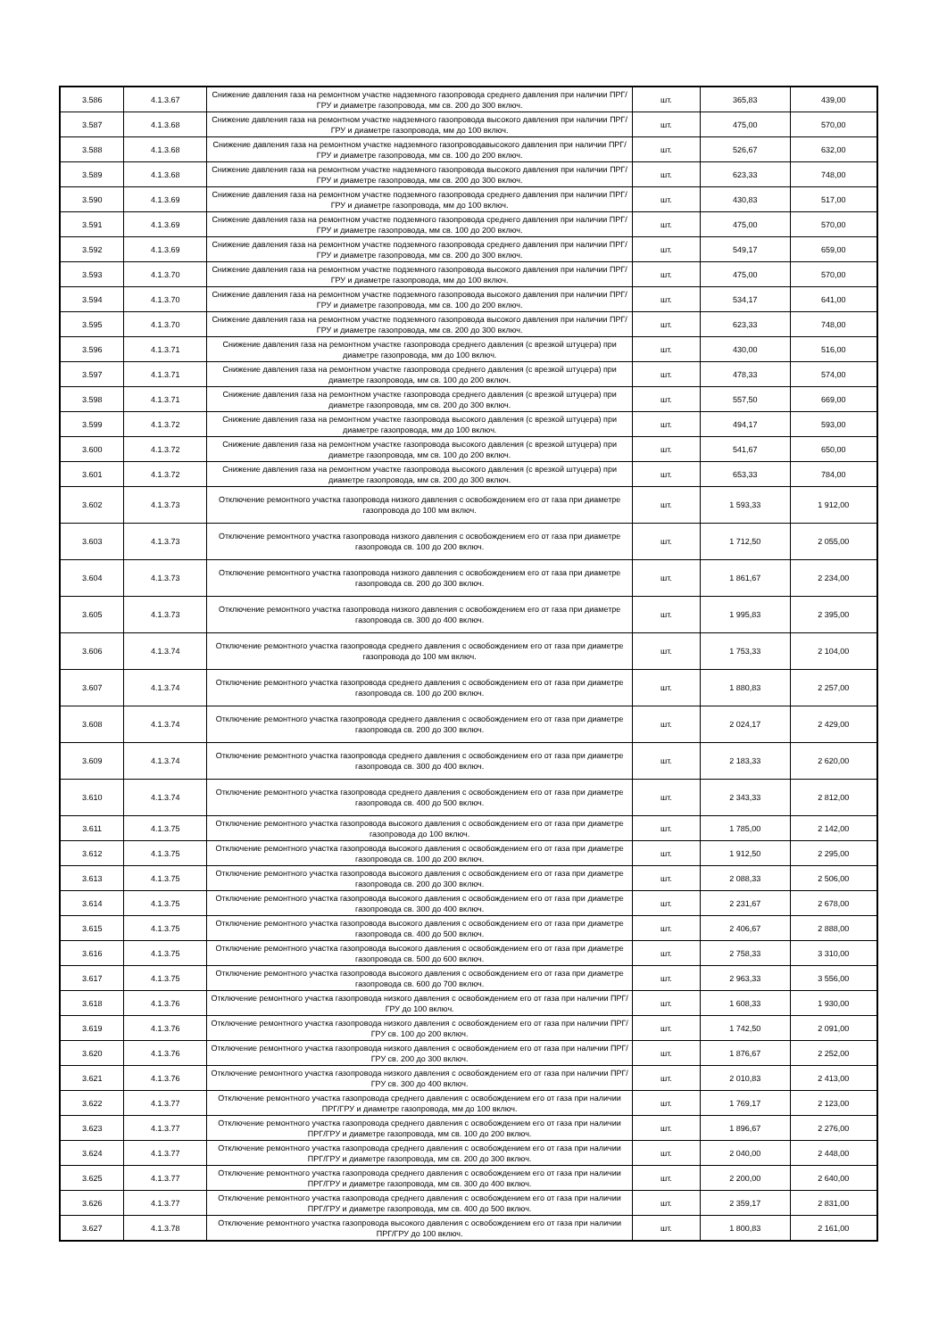| 3.586 | 4.1.3.67 | Снижение давления газа на ремонтном участке надземного газопровода среднего давления при наличии ПРГ/ГРУ и диаметре газопровода, мм св. 200 до 300 включ. | шт. | 365,83 | 439,00 |
| 3.587 | 4.1.3.68 | Снижение давления газа на ремонтном участке надземного газопровода высокого давления при наличии ПРГ/ГРУ и диаметре газопровода, мм до 100 включ. | шт. | 475,00 | 570,00 |
| 3.588 | 4.1.3.68 | Снижение давления газа на ремонтном участке надземного газопроводавысокого давления при наличии ПРГ/ГРУ и диаметре газопровода, мм св. 100 до 200 включ. | шт. | 526,67 | 632,00 |
| 3.589 | 4.1.3.68 | Снижение давления газа на ремонтном участке надземного газопровода высокого давления при наличии ПРГ/ГРУ и диаметре газопровода, мм св. 200 до 300 включ. | шт. | 623,33 | 748,00 |
| 3.590 | 4.1.3.69 | Снижение давления газа на ремонтном участке подземного газопровода среднего давления при наличии ПРГ/ГРУ и диаметре газопровода, мм до 100 включ. | шт. | 430,83 | 517,00 |
| 3.591 | 4.1.3.69 | Снижение давления газа на ремонтном участке подземного газопровода среднего давления при наличии ПРГ/ГРУ и диаметре газопровода, мм св. 100 до 200 включ. | шт. | 475,00 | 570,00 |
| 3.592 | 4.1.3.69 | Снижение давления газа на ремонтном участке подземного газопровода среднего давления при наличии ПРГ/ГРУ и диаметре газопровода, мм св. 200 до 300 включ. | шт. | 549,17 | 659,00 |
| 3.593 | 4.1.3.70 | Снижение давления газа на ремонтном участке подземного газопровода высокого давления при наличии ПРГ/ГРУ и диаметре газопровода, мм до 100 включ. | шт. | 475,00 | 570,00 |
| 3.594 | 4.1.3.70 | Снижение давления газа на ремонтном участке подземного газопровода высокого давления при наличии ПРГ/ГРУ и диаметре газопровода, мм св. 100 до 200 включ. | шт. | 534,17 | 641,00 |
| 3.595 | 4.1.3.70 | Снижение давления газа на ремонтном участке подземного газопровода высокого давления при наличии ПРГ/ГРУ и диаметре газопровода, мм св. 200 до 300 включ. | шт. | 623,33 | 748,00 |
| 3.596 | 4.1.3.71 | Снижение давления газа на ремонтном участке газопровода среднего давления (с врезкой штуцера) при диаметре газопровода, мм до 100 включ. | шт. | 430,00 | 516,00 |
| 3.597 | 4.1.3.71 | Снижение давления газа на ремонтном участке газопровода среднего давления (с врезкой штуцера) при диаметре газопровода, мм св. 100 до 200 включ. | шт. | 478,33 | 574,00 |
| 3.598 | 4.1.3.71 | Снижение давления газа на ремонтном участке газопровода среднего давления (с врезкой штуцера) при диаметре газопровода, мм св. 200 до 300 включ. | шт. | 557,50 | 669,00 |
| 3.599 | 4.1.3.72 | Снижение давления газа на ремонтном участке газопровода высокого давления (с врезкой штуцера) при диаметре газопровода, мм до 100 включ. | шт. | 494,17 | 593,00 |
| 3.600 | 4.1.3.72 | Снижение давления газа на ремонтном участке газопровода высокого давления (с врезкой штуцера) при диаметре газопровода, мм св. 100 до 200 включ. | шт. | 541,67 | 650,00 |
| 3.601 | 4.1.3.72 | Снижение давления газа на ремонтном участке газопровода высокого давления (с врезкой штуцера) при диаметре газопровода, мм св. 200 до 300 включ. | шт. | 653,33 | 784,00 |
| 3.602 | 4.1.3.73 | Отключение ремонтного участка газопровода низкого давления с освобождением его от газа при диаметре газопровода до 100 мм включ. | шт. | 1 593,33 | 1 912,00 |
| 3.603 | 4.1.3.73 | Отключение ремонтного участка газопровода низкого давления с освобождением его от газа при диаметре газопровода св. 100 до 200 включ. | шт. | 1 712,50 | 2 055,00 |
| 3.604 | 4.1.3.73 | Отключение ремонтного участка газопровода низкого давления с освобождением его от газа при диаметре газопровода св. 200 до 300 включ. | шт. | 1 861,67 | 2 234,00 |
| 3.605 | 4.1.3.73 | Отключение ремонтного участка газопровода низкого давления с освобождением его от газа при диаметре газопровода св. 300 до 400 включ. | шт. | 1 995,83 | 2 395,00 |
| 3.606 | 4.1.3.74 | Отключение ремонтного участка газопровода среднего давления с освобождением его от газа при диаметре газопровода до 100 мм включ. | шт. | 1 753,33 | 2 104,00 |
| 3.607 | 4.1.3.74 | Отключение ремонтного участка газопровода среднего давления с освобождением его от газа при диаметре газопровода св. 100 до 200 включ. | шт. | 1 880,83 | 2 257,00 |
| 3.608 | 4.1.3.74 | Отключение ремонтного участка газопровода среднего давления с освобождением его от газа при диаметре газопровода св. 200 до 300 включ. | шт. | 2 024,17 | 2 429,00 |
| 3.609 | 4.1.3.74 | Отключение ремонтного участка газопровода среднего давления с освобождением его от газа при диаметре газопровода св. 300 до 400 включ. | шт. | 2 183,33 | 2 620,00 |
| 3.610 | 4.1.3.74 | Отключение ремонтного участка газопровода среднего давления с освобождением его от газа при диаметре газопровода св. 400 до 500 включ. | шт. | 2 343,33 | 2 812,00 |
| 3.611 | 4.1.3.75 | Отключение ремонтного участка газопровода высокого давления с освобождением его от газа при диаметре газопровода до 100 включ. | шт. | 1 785,00 | 2 142,00 |
| 3.612 | 4.1.3.75 | Отключение ремонтного участка газопровода высокого давления с освобождением его от газа при диаметре газопровода св. 100 до 200 включ. | шт. | 1 912,50 | 2 295,00 |
| 3.613 | 4.1.3.75 | Отключение ремонтного участка газопровода высокого давления с освобождением его от газа при диаметре газопровода св. 200 до 300 включ. | шт. | 2 088,33 | 2 506,00 |
| 3.614 | 4.1.3.75 | Отключение ремонтного участка газопровода высокого давления с освобождением его от газа при диаметре газопровода св. 300 до 400 включ. | шт. | 2 231,67 | 2 678,00 |
| 3.615 | 4.1.3.75 | Отключение ремонтного участка газопровода высокого давления с освобождением его от газа при диаметре газопровода св. 400 до 500 включ. | шт. | 2 406,67 | 2 888,00 |
| 3.616 | 4.1.3.75 | Отключение ремонтного участка газопровода высокого давления с освобождением его от газа при диаметре газопровода св. 500 до 600 включ. | шт. | 2 758,33 | 3 310,00 |
| 3.617 | 4.1.3.75 | Отключение ремонтного участка газопровода высокого давления с освобождением его от газа при диаметре газопровода св. 600 до 700 включ. | шт. | 2 963,33 | 3 556,00 |
| 3.618 | 4.1.3.76 | Отключение ремонтного участка газопровода низкого давления с освобождением его от газа при наличии ПРГ/ГРУ до 100 включ. | шт. | 1 608,33 | 1 930,00 |
| 3.619 | 4.1.3.76 | Отключение ремонтного участка газопровода низкого давления с освобождением его от газа при наличии ПРГ/ГРУ св. 100 до 200 включ. | шт. | 1 742,50 | 2 091,00 |
| 3.620 | 4.1.3.76 | Отключение ремонтного участка газопровода низкого давления с освобождением его от газа при наличии ПРГ/ГРУ св. 200 до 300 включ. | шт. | 1 876,67 | 2 252,00 |
| 3.621 | 4.1.3.76 | Отключение ремонтного участка газопровода низкого давления с освобождением его от газа при наличии ПРГ/ГРУ св. 300 до 400 включ. | шт. | 2 010,83 | 2 413,00 |
| 3.622 | 4.1.3.77 | Отключение ремонтного участка газопровода среднего давления с освобождением его от газа при наличии ПРГ/ГРУ и диаметре газопровода, мм до 100 включ. | шт. | 1 769,17 | 2 123,00 |
| 3.623 | 4.1.3.77 | Отключение ремонтного участка газопровода среднего давления с освобождением его от газа при наличии ПРГ/ГРУ и диаметре газопровода, мм св. 100 до 200 включ. | шт. | 1 896,67 | 2 276,00 |
| 3.624 | 4.1.3.77 | Отключение ремонтного участка газопровода среднего давления с освобождением его от газа при наличии ПРГ/ГРУ и диаметре газопровода, мм св. 200 до 300 включ. | шт. | 2 040,00 | 2 448,00 |
| 3.625 | 4.1.3.77 | Отключение ремонтного участка газопровода среднего давления с освобождением его от газа при наличии ПРГ/ГРУ и диаметре газопровода, мм св. 300 до 400 включ. | шт. | 2 200,00 | 2 640,00 |
| 3.626 | 4.1.3.77 | Отключение ремонтного участка газопровода среднего давления с освобождением его от газа при наличии ПРГ/ГРУ и диаметре газопровода, мм св. 400 до 500 включ. | шт. | 2 359,17 | 2 831,00 |
| 3.627 | 4.1.3.78 | Отключение ремонтного участка газопровода высокого давления с освобождением его от газа при наличии ПРГ/ГРУ до 100 включ. | шт. | 1 800,83 | 2 161,00 |